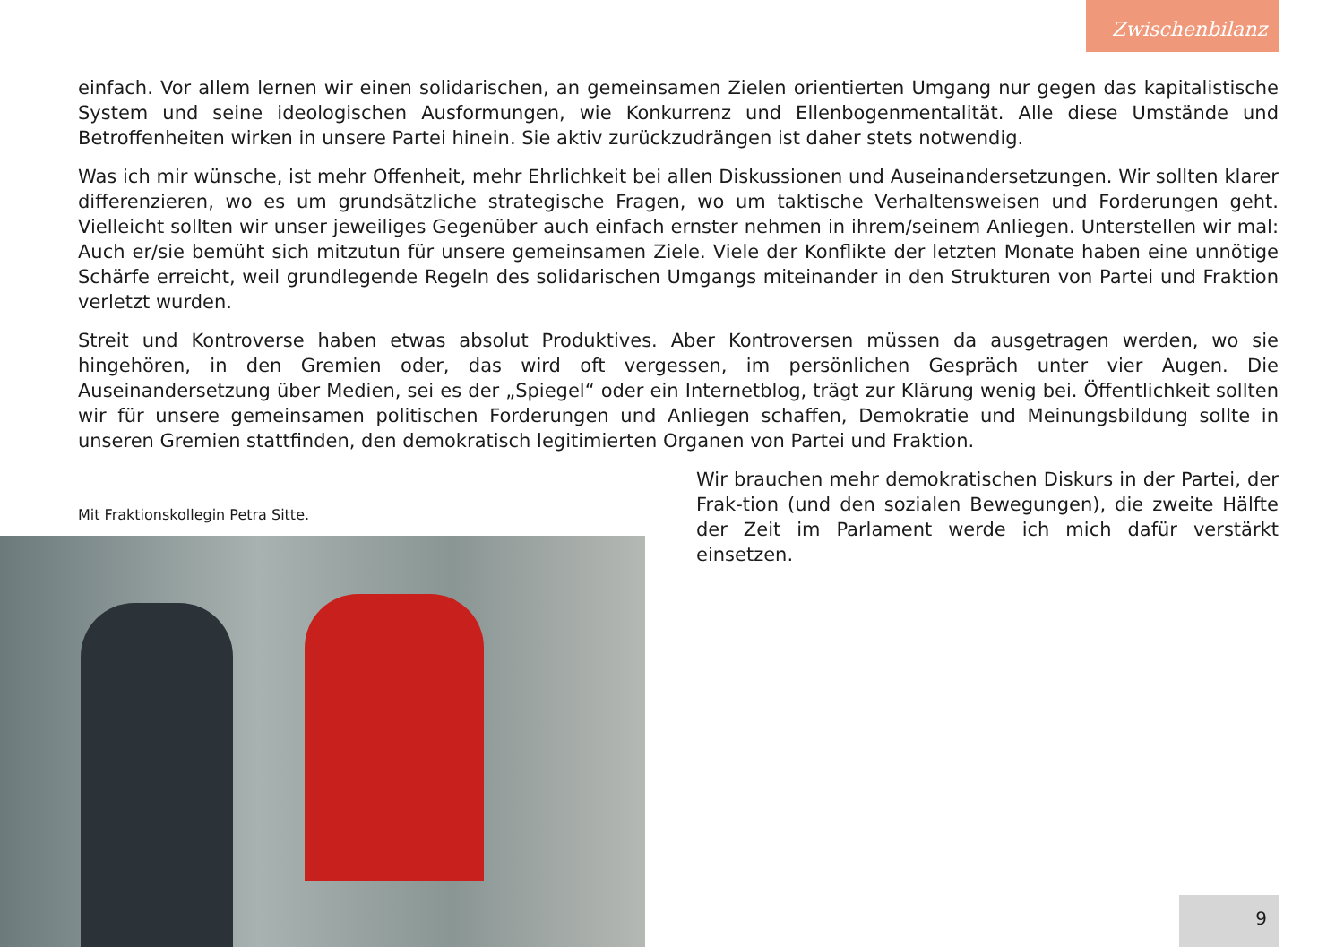Zwischenbilanz
einfach. Vor allem lernen wir einen solidarischen, an gemeinsamen Zielen orientierten Umgang nur gegen das kapitalistische System und seine ideologischen Ausformungen, wie Konkurrenz und Ellenbogenmentalität. Alle diese Umstände und Betroffenheiten wirken in unsere Partei hinein. Sie aktiv zurückzudrängen ist daher stets notwendig.
Was ich mir wünsche, ist mehr Offenheit, mehr Ehrlichkeit bei allen Diskussionen und Auseinandersetzungen. Wir sollten klarer differenzieren, wo es um grundsätzliche strategische Fragen, wo um taktische Verhaltensweisen und Forderungen geht. Vielleicht sollten wir unser jeweiliges Gegenüber auch einfach ernster nehmen in ihrem/seinem Anliegen. Unterstellen wir mal: Auch er/sie bemüht sich mitzutun für unsere gemeinsamen Ziele. Viele der Konflikte der letzten Monate haben eine unnötige Schärfe erreicht, weil grundlegende Regeln des solidarischen Umgangs miteinander in den Strukturen von Partei und Fraktion verletzt wurden.
Streit und Kontroverse haben etwas absolut Produktives. Aber Kontroversen müssen da ausgetragen werden, wo sie hingehören, in den Gremien oder, das wird oft vergessen, im persönlichen Gespräch unter vier Augen. Die Auseinandersetzung über Medien, sei es der „Spiegel“ oder ein Internetblog, trägt zur Klärung wenig bei. Öffentlichkeit sollten wir für unsere gemeinsamen politischen Forderungen und Anliegen schaffen, Demokratie und Meinungsbildung sollte in unseren Gremien stattfinden, den demokratisch legitimierten Organen von Partei und Fraktion.
Mit Fraktionskollegin Petra Sitte.
Wir brauchen mehr demokratischen Diskurs in der Partei, der Frak-tion (und den sozialen Bewegungen), die zweite Hälfte der Zeit im Parlament werde ich mich dafür verstärkt einsetzen.
9